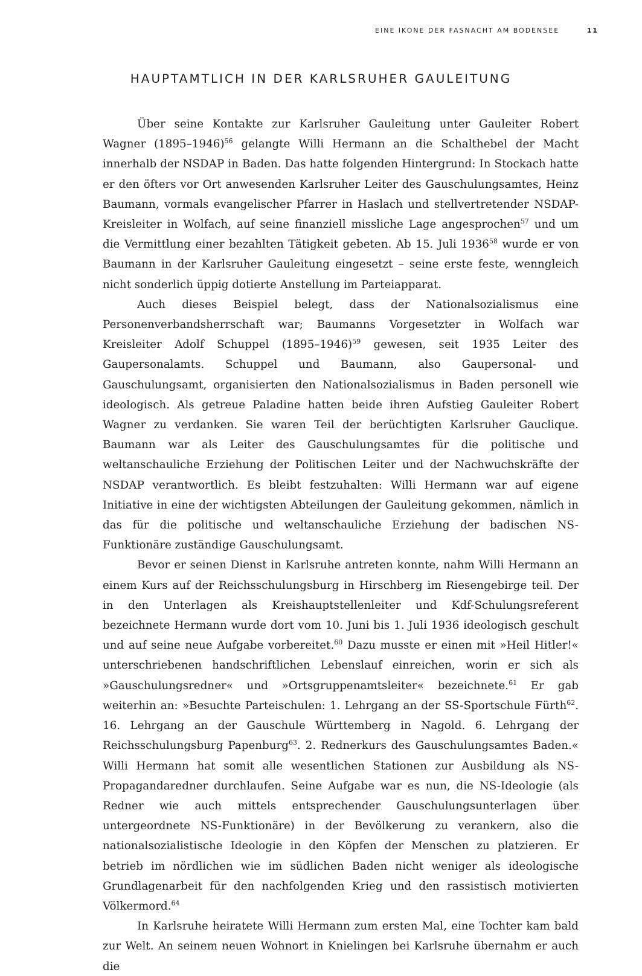EINE IKONE DER FASNACHT AM BODENSEE 11
HAUPTAMTLICH IN DER KARLSRUHER GAULEITUNG
Über seine Kontakte zur Karlsruher Gauleitung unter Gauleiter Robert Wagner (1895–1946)<sup>56</sup> gelangte Willi Hermann an die Schalthebel der Macht innerhalb der NS­DAP in Baden. Das hatte folgenden Hintergrund: In Stockach hatte er den öfters vor Ort anwesenden Karlsruher Leiter des Gauschulungsamtes, Heinz Baumann, vormals evan­gelischer Pfarrer in Haslach und stellvertretender NSDAP-Kreisleiter in Wolfach, auf seine finanziell missliche Lage angesprochen<sup>57</sup> und um die Vermittlung einer bezahlten Tätigkeit gebeten. Ab 15. Juli 1936<sup>58</sup> wurde er von Baumann in der Karlsruher Gauleitung eingesetzt – seine erste feste, wenngleich nicht sonderlich üppig dotierte Anstellung im Parteiapparat.
Auch dieses Beispiel belegt, dass der Nationalsozialismus eine Personenverbands­herrschaft war; Baumanns Vorgesetzter in Wolfach war Kreisleiter Adolf Schuppel (1895–1946)<sup>59</sup> gewesen, seit 1935 Leiter des Gaupersonalamts. Schuppel und Baumann, also Gaupersonal- und Gauschulungsamt, organisierten den Nationalsozialismus in Ba­den personell wie ideologisch. Als getreue Paladine hatten beide ihren Aufstieg Gauleiter Robert Wagner zu verdanken. Sie waren Teil der berüchtigten Karlsruher Gauclique. Baumann war als Leiter des Gauschulungsamtes für die politische und weltanschauliche Erziehung der Politischen Leiter und der Nachwuchskräfte der NSDAP verantwortlich. Es bleibt festzuhalten: Willi Hermann war auf eigene Initiative in eine der wichtigsten Abtei­lungen der Gauleitung gekommen, nämlich in das für die politische und weltanschauli­che Erziehung der badischen NS-Funktionäre zuständige Gauschulungsamt.
Bevor er seinen Dienst in Karlsruhe antreten konnte, nahm Willi Hermann an ei­nem Kurs auf der Reichsschulungsburg in Hirschberg im Riesengebirge teil. Der in den Unterlagen als Kreishauptstellenleiter und Kdf-Schulungsreferent bezeichnete Hermann wurde dort vom 10. Juni bis 1. Juli 1936 ideologisch geschult und auf seine neue Aufgabe vorbereitet.<sup>60</sup> Dazu musste er einen mit »Heil Hitler!« unterschriebenen handschriftli­chen Lebenslauf einreichen, worin er sich als »Gauschulungsredner« und »Ortsgruppen­amtsleiter« bezeichnete.<sup>61</sup> Er gab weiterhin an: »Besuchte Parteischulen: 1. Lehrgang an der SS-Sportschule Fürth<sup>62</sup>. 16. Lehrgang an der Gauschule Württemberg in Nagold. 6. Lehrgang der Reichsschulungsburg Papenburg<sup>63</sup>. 2. Rednerkurs des Gauschulungsam­tes Baden.« Willi Hermann hat somit alle wesentlichen Stationen zur Ausbildung als NS-Propagandaredner durchlaufen. Seine Aufgabe war es nun, die NS-Ideologie (als Redner wie auch mittels entsprechender Gauschulungsunterlagen über untergeordnete NS-Funktionäre) in der Bevölkerung zu verankern, also die nationalsozialistische Ideologie in den Köpfen der Menschen zu platzieren. Er betrieb im nördlichen wie im südlichen Baden nicht weniger als ideologische Grundlagenarbeit für den nachfolgenden Krieg und den rassistisch motivierten Völkermord.<sup>64</sup>
In Karlsruhe heiratete Willi Hermann zum ersten Mal, eine Tochter kam bald zur Welt. An seinem neuen Wohnort in Knielingen bei Karlsruhe übernahm er auch die